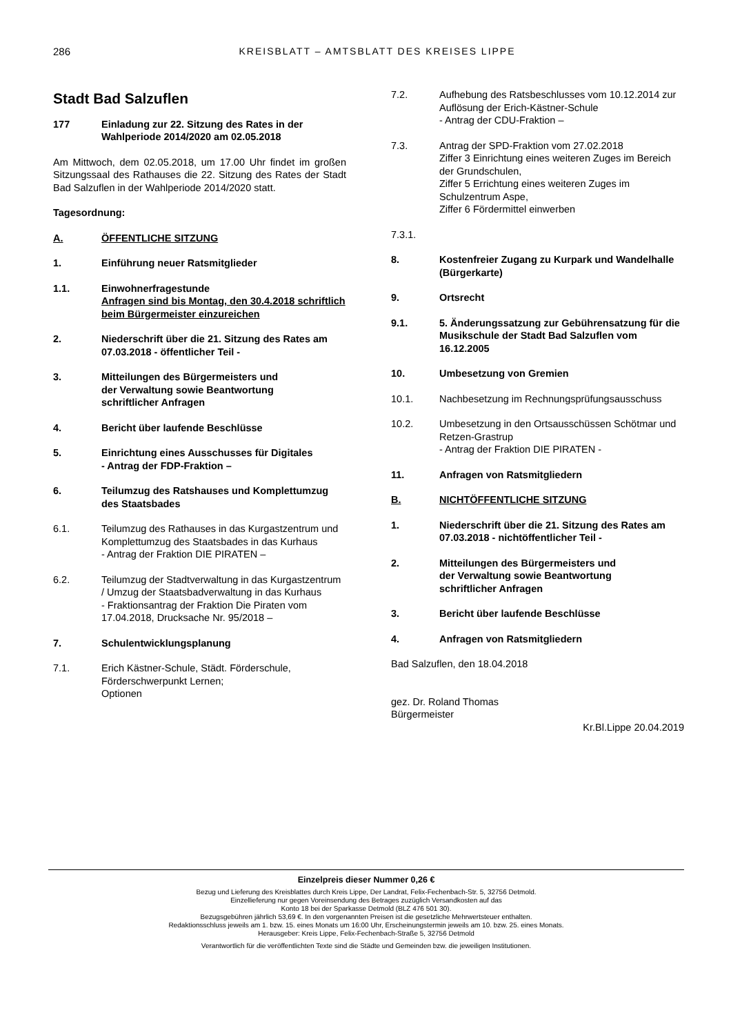286
KREISBLATT – AMTSBLATT DES KREISES LIPPE
Stadt Bad Salzuflen
177 Einladung zur 22. Sitzung des Rates in der Wahlperiode 2014/2020 am 02.05.2018
Am Mittwoch, dem 02.05.2018, um 17.00 Uhr findet im großen Sitzungssaal des Rathauses die 22. Sitzung des Rates der Stadt Bad Salzuflen in der Wahlperiode 2014/2020 statt.
Tagesordnung:
A. ÖFFENTLICHE SITZUNG
1. Einführung neuer Ratsmitglieder
1.1. Einwohnerfragestunde
Anfragen sind bis Montag, den 30.4.2018 schriftlich beim Bürgermeister einzureichen
2. Niederschrift über die 21. Sitzung des Rates am 07.03.2018 - öffentlicher Teil -
3. Mitteilungen des Bürgermeisters und
der Verwaltung sowie Beantwortung
schriftlicher Anfragen
4. Bericht über laufende Beschlüsse
5. Einrichtung eines Ausschusses für Digitales
- Antrag der FDP-Fraktion –
6. Teilumzug des Ratshauses und Komplettumzug des Staatsbades
6.1. Teilumzug des Rathauses in das Kurgastzentrum und Komplettumzug des Staatsbades in das Kurhaus
- Antrag der Fraktion DIE PIRATEN –
6.2. Teilumzug der Stadtverwaltung in das Kurgastzentrum / Umzug der Staatsbadverwaltung in das Kurhaus
- Fraktionsantrag der Fraktion Die Piraten vom 17.04.2018, Drucksache Nr. 95/2018 –
7. Schulentwicklungsplanung
7.1. Erich Kästner-Schule, Städt. Förderschule, Förderschwerpunkt Lernen;
Optionen
7.2. Aufhebung des Ratsbeschlusses vom 10.12.2014 zur Auflösung der Erich-Kästner-Schule
- Antrag der CDU-Fraktion –
7.3. Antrag der SPD-Fraktion vom 27.02.2018
Ziffer 3 Einrichtung eines weiteren Zuges im Bereich der Grundschulen,
Ziffer 5 Errichtung eines weiteren Zuges im Schulzentrum Aspe,
Ziffer 6 Fördermittel einwerben
7.3.1.
8. Kostenfreier Zugang zu Kurpark und Wandelhalle (Bürgerkarte)
9. Ortsrecht
9.1. 5. Änderungssatzung zur Gebührensatzung für die Musikschule der Stadt Bad Salzuflen vom 16.12.2005
10. Umbesetzung von Gremien
10.1. Nachbesetzung im Rechnungsprüfungsausschuss
10.2. Umbesetzung in den Ortsausschüssen Schötmar und Retzen-Grastrup
- Antrag der Fraktion DIE PIRATEN -
11. Anfragen von Ratsmitgliedern
B. NICHTÖFFENTLICHE SITZUNG
1. Niederschrift über die 21. Sitzung des Rates am 07.03.2018 - nichtöffentlicher Teil -
2. Mitteilungen des Bürgermeisters und
der Verwaltung sowie Beantwortung
schriftlicher Anfragen
3. Bericht über laufende Beschlüsse
4. Anfragen von Ratsmitgliedern
Bad Salzuflen, den 18.04.2018
gez. Dr. Roland Thomas
Bürgermeister
Kr.Bl.Lippe 20.04.2019
Einzelpreis dieser Nummer 0,26 €
Bezug und Lieferung des Kreisblattes durch Kreis Lippe, Der Landrat, Felix-Fechenbach-Str. 5, 32756 Detmold.
Einzellieferung nur gegen Voreinsendung des Betrages zuzüglich Versandkosten auf das
Konto 18 bei der Sparkasse Detmold (BLZ 476 501 30).
Bezugsgebühren jährlich 53,69 €. In den vorgenannten Preisen ist die gesetzliche Mehrwertsteuer enthalten.
Redaktionsschluss jeweils am 1. bzw. 15. eines Monats um 16:00 Uhr, Erscheinungstermin jeweils am 10. bzw. 25. eines Monats.
Herausgeber: Kreis Lippe, Felix-Fechenbach-Straße 5, 32756 Detmold
Verantwortlich für die veröffentlichten Texte sind die Städte und Gemeinden bzw. die jeweiligen Institutionen.